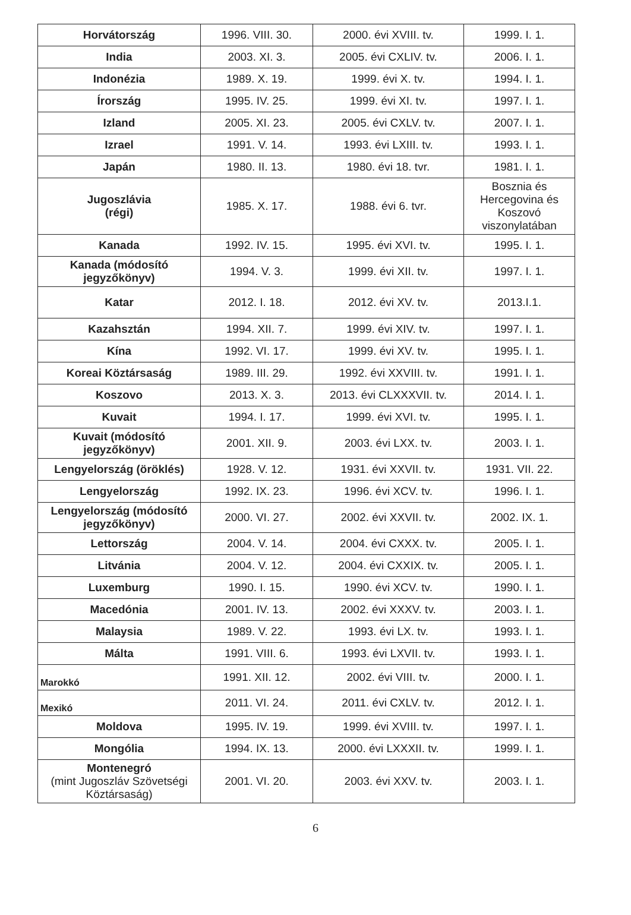| Horvátország | 1996. VIII. 30. | 2000. évi XVIII. tv. | 1999. I. 1. |
| India | 2003. XI. 3. | 2005. évi CXLIV. tv. | 2006. I. 1. |
| Indonézia | 1989. X. 19. | 1999. évi X. tv. | 1994. I. 1. |
| Írország | 1995. IV. 25. | 1999. évi XI. tv. | 1997. I. 1. |
| Izland | 2005. XI. 23. | 2005. évi CXLV. tv. | 2007. I. 1. |
| Izrael | 1991. V. 14. | 1993. évi LXIII. tv. | 1993. I. 1. |
| Japán | 1980. II. 13. | 1980. évi 18. tvr. | 1981. I. 1. |
| Jugoszlávia (régi) | 1985. X. 17. | 1988. évi 6. tvr. | Bosznia és Hercegovina és Koszovó viszonylatában |
| Kanada | 1992. IV. 15. | 1995. évi XVI. tv. | 1995. I. 1. |
| Kanada (módosító jegyzőkönyv) | 1994. V. 3. | 1999. évi XII. tv. | 1997. I. 1. |
| Katar | 2012. I. 18. | 2012. évi XV. tv. | 2013.I.1. |
| Kazahsztán | 1994. XII. 7. | 1999. évi XIV. tv. | 1997. I. 1. |
| Kína | 1992. VI. 17. | 1999. évi XV. tv. | 1995. I. 1. |
| Koreai Köztársaság | 1989. III. 29. | 1992. évi XXVIII. tv. | 1991. I. 1. |
| Koszovo | 2013. X. 3. | 2013. évi CLXXXVII. tv. | 2014. I. 1. |
| Kuvait | 1994. I. 17. | 1999. évi XVI. tv. | 1995. I. 1. |
| Kuvait (módosító jegyzőkönyv) | 2001. XII. 9. | 2003. évi LXX. tv. | 2003. I. 1. |
| Lengyelország (öröklés) | 1928. V. 12. | 1931. évi XXVII. tv. | 1931. VII. 22. |
| Lengyelország | 1992. IX. 23. | 1996. évi XCV. tv. | 1996. I. 1. |
| Lengyelország (módosító jegyzőkönyv) | 2000. VI. 27. | 2002. évi XXVII. tv. | 2002. IX. 1. |
| Lettország | 2004. V. 14. | 2004. évi CXXX. tv. | 2005. I. 1. |
| Litvánia | 2004. V. 12. | 2004. évi CXXIX. tv. | 2005. I. 1. |
| Luxemburg | 1990. I. 15. | 1990. évi XCV. tv. | 1990. I. 1. |
| Macedónia | 2001. IV. 13. | 2002. évi XXXV. tv. | 2003. I. 1. |
| Malaysia | 1989. V. 22. | 1993. évi LX. tv. | 1993. I. 1. |
| Málta | 1991. VIII. 6. | 1993. évi LXVII. tv. | 1993. I. 1. |
| Marokkó | 1991. XII. 12. | 2002. évi VIII. tv. | 2000. I. 1. |
| Mexikó | 2011. VI. 24. | 2011. évi CXLV. tv. | 2012. I. 1. |
| Moldova | 1995. IV. 19. | 1999. évi XVIII. tv. | 1997. I. 1. |
| Mongólia | 1994. IX. 13. | 2000. évi LXXXII. tv. | 1999. I. 1. |
| Montenegró (mint Jugoszláv Szövetségi Köztársaság) | 2001. VI. 20. | 2003. évi XXV. tv. | 2003. I. 1. |
6